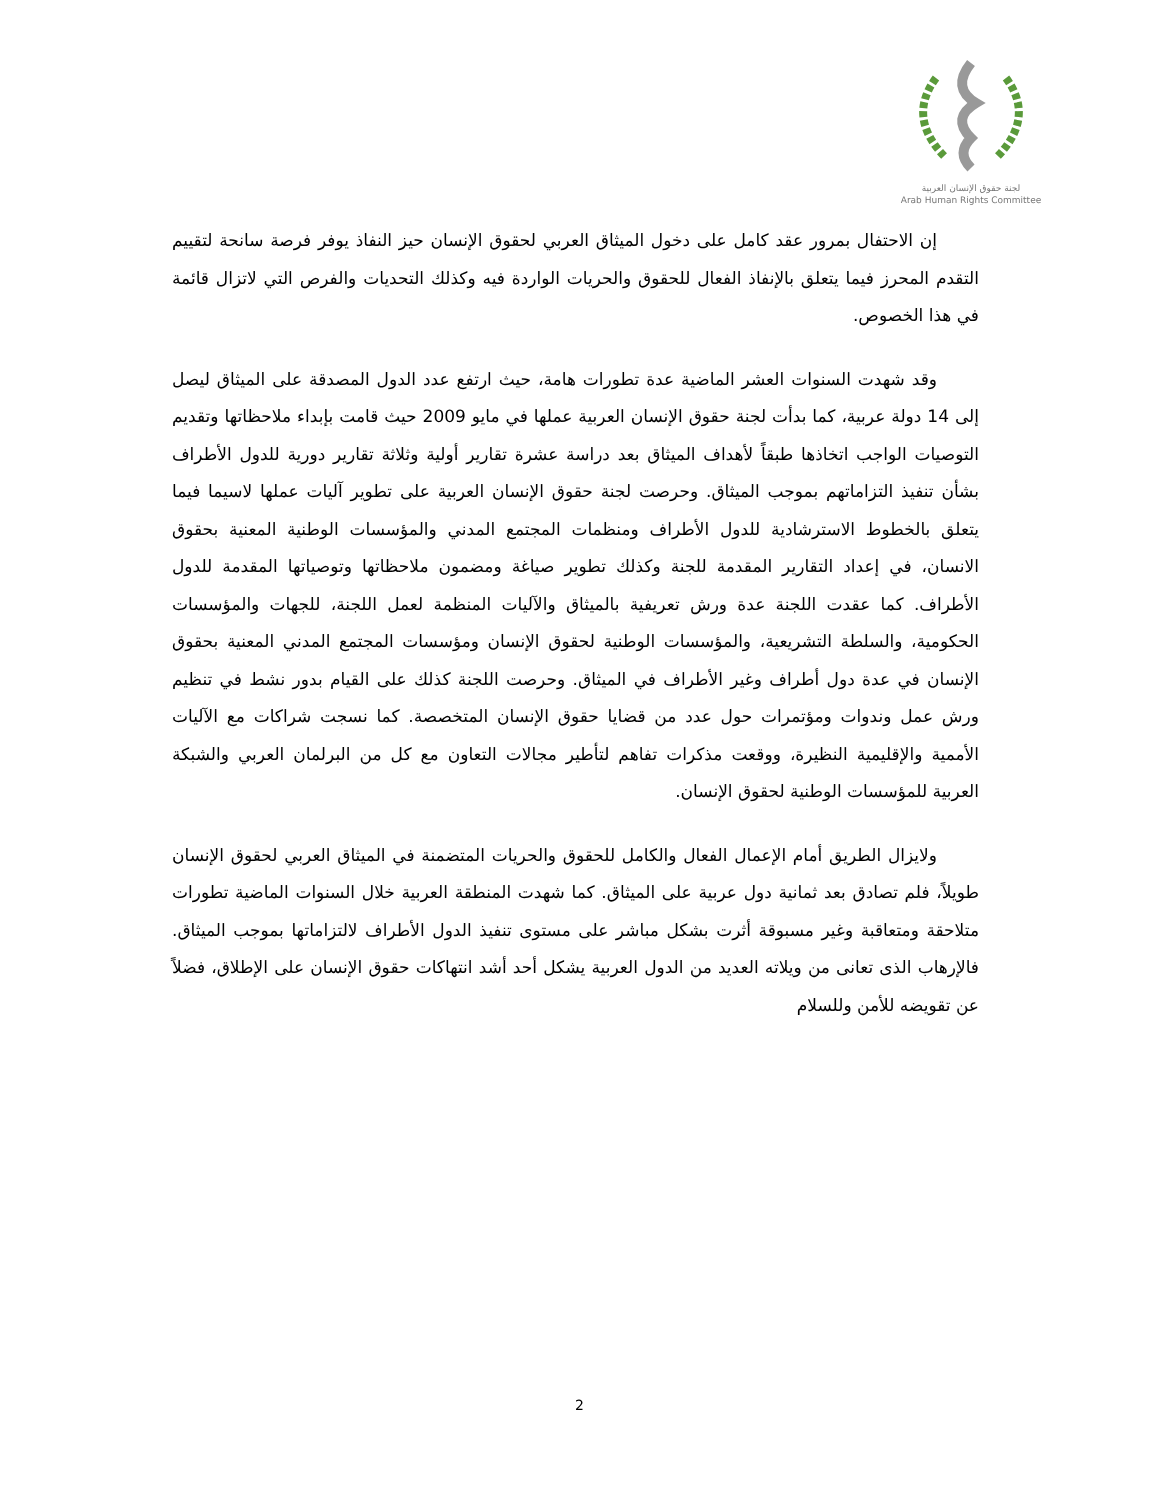لجنة حقوق الإنسان العربية
Arab Human Rights Committee
إن الاحتفال بمرور عقد كامل على دخول الميثاق العربي لحقوق الإنسان حيز النفاذ يوفر فرصة سانحة لتقييم التقدم المحرز فيما يتعلق بالإنفاذ الفعال للحقوق والحريات الواردة فيه وكذلك التحديات والفرص التي لاتزال قائمة في هذا الخصوص.
وقد شهدت السنوات العشر الماضية عدة تطورات هامة، حيث ارتفع عدد الدول المصدقة على الميثاق ليصل إلى 14 دولة عربية، كما بدأت لجنة حقوق الإنسان العربية عملها في مايو 2009 حيث قامت بإبداء ملاحظاتها وتقديم التوصيات الواجب اتخاذها طبقاً لأهداف الميثاق بعد دراسة عشرة تقارير أولية وثلاثة تقارير دورية للدول الأطراف بشأن تنفيذ التزاماتهم بموجب الميثاق. وحرصت لجنة حقوق الإنسان العربية على تطوير آليات عملها لاسيما فيما يتعلق بالخطوط الاسترشادية للدول الأطراف ومنظمات المجتمع المدني والمؤسسات الوطنية المعنية بحقوق الانسان، في إعداد التقارير المقدمة للجنة وكذلك تطوير صياغة ومضمون ملاحظاتها وتوصياتها المقدمة للدول الأطراف. كما عقدت اللجنة عدة ورش تعريفية بالميثاق والآليات المنظمة لعمل اللجنة، للجهات والمؤسسات الحكومية، والسلطة التشريعية، والمؤسسات الوطنية لحقوق الإنسان ومؤسسات المجتمع المدني المعنية بحقوق الإنسان في عدة دول أطراف وغير الأطراف في الميثاق. وحرصت اللجنة كذلك على القيام بدور نشط في تنظيم ورش عمل وندوات ومؤتمرات حول عدد من قضايا حقوق الإنسان المتخصصة. كما نسجت شراكات مع الآليات الأممية والإقليمية النظيرة، ووقعت مذكرات تفاهم لتأطير مجالات التعاون مع كل من البرلمان العربي والشبكة العربية للمؤسسات الوطنية لحقوق الإنسان.
ولايزال الطريق أمام الإعمال الفعال والكامل للحقوق والحريات المتضمنة في الميثاق العربي لحقوق الإنسان طويلاً، فلم تصادق بعد ثمانية دول عربية على الميثاق. كما شهدت المنطقة العربية خلال السنوات الماضية تطورات متلاحقة ومتعاقبة وغير مسبوقة أثرت بشكل مباشر على مستوى تنفيذ الدول الأطراف لالتزاماتها بموجب الميثاق. فالإرهاب الذى تعانى من ويلاته العديد من الدول العربية يشكل أحد أشد انتهاكات حقوق الإنسان على الإطلاق، فضلاً عن تقويضه للأمن وللسلام
2